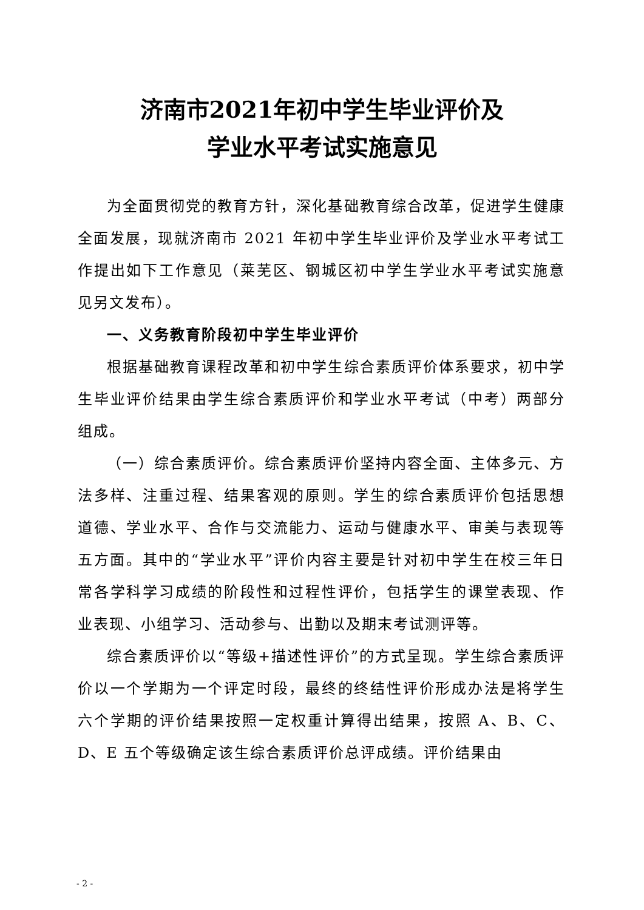济南市2021年初中学生毕业评价及
学业水平考试实施意见
为全面贯彻党的教育方针，深化基础教育综合改革，促进学生健康全面发展，现就济南市 2021 年初中学生毕业评价及学业水平考试工作提出如下工作意见（莱芜区、钢城区初中学生学业水平考试实施意见另文发布）。
一、义务教育阶段初中学生毕业评价
根据基础教育课程改革和初中学生综合素质评价体系要求，初中学生毕业评价结果由学生综合素质评价和学业水平考试（中考）两部分组成。
（一）综合素质评价。综合素质评价坚持内容全面、主体多元、方法多样、注重过程、结果客观的原则。学生的综合素质评价包括思想道德、学业水平、合作与交流能力、运动与健康水平、审美与表现等五方面。其中的“学业水平”评价内容主要是针对初中学生在校三年日常各学科学习成绩的阶段性和过程性评价，包括学生的课堂表现、作业表现、小组学习、活动参与、出勤以及期末考试测评等。
综合素质评价以“等级+描述性评价”的方式呈现。学生综合素质评价以一个学期为一个评定时段，最终的终结性评价形成办法是将学生六个学期的评价结果按照一定权重计算得出结果，按照 A、B、C、D、E 五个等级确定该生综合素质评价总评成绩。评价结果由
- 2 -